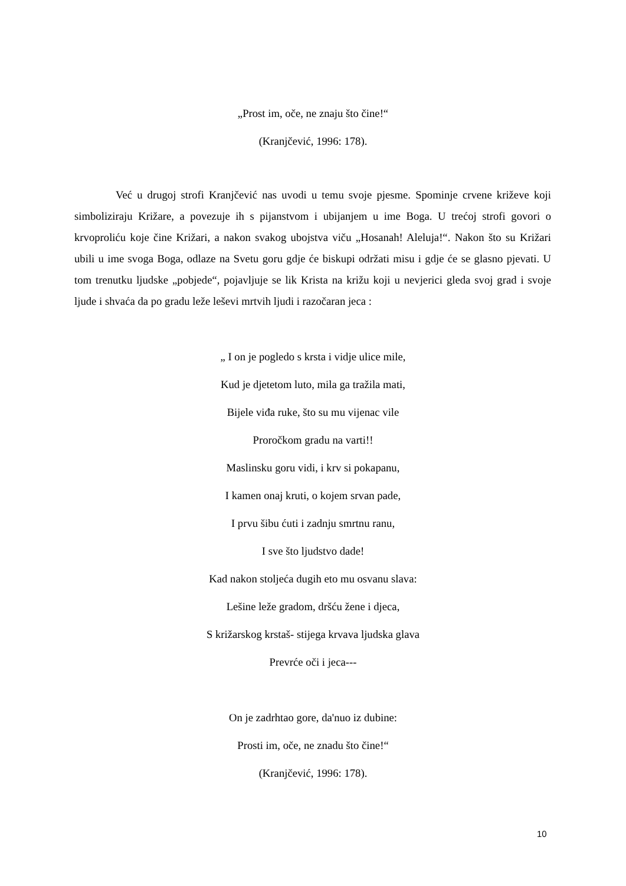„Prost im, oče, ne znaju što čine!“
(Kranjčević, 1996: 178).
Već u drugoj strofi Kranjčević nas uvodi u temu svoje pjesme. Spominje crvene križeve koji simboliziraju Križare, a povezuje ih s pijanstvom i ubijanjem u ime Boga. U trećoj strofi govori o krvoproliću koje čine Križari, a nakon svakog ubojstva viču „Hosanah! Aleluja!“. Nakon što su Križari ubili u ime svoga Boga, odlaze na Svetu goru gdje će biskupi održati misu i gdje će se glasno pjevati. U tom trenutku ljudske „pobjede“, pojavljuje se lik Krista na križu koji u nevjerici gleda svoj grad i svoje ljude i shvaća da po gradu leže leševi mrtvih ljudi i razočaran jeca :
„ I on je pogledo s krsta i vidje ulice mile,
Kud je djetetom luto, mila ga tražila mati,
Bijele viđa ruke, što su mu vijenac vile
Proročkom gradu na varti!!
Maslinsku goru vidi, i krv si pokapanu,
I kamen onaj kruti, o kojem srvan pade,
I prvu šibu ćuti i zadnju smrtnu ranu,
I sve što ljudstvo dade!
Kad nakon stoljeća dugih eto mu osvanu slava:
Lešine leže gradom, dršću žene i djeca,
S križarskog krstaš- stijega krvava ljudska glava
Prevrće oči i jeca---
On je zadrhtao gore, da'nuo iz dubine:
Prosti im, oče, ne znadu što čine!“
(Kranjčević, 1996: 178).
10